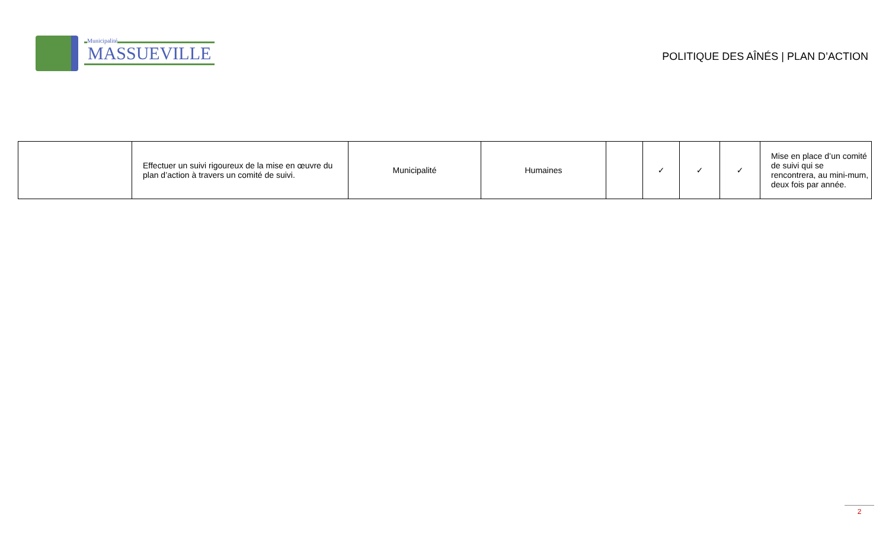Municipalité
MASSUEVILLE
POLITIQUE DES AÎNÉS | PLAN D’ACTION
| | Effectuer un suivi rigoureux de la mise en œuvre du plan d’action à travers un comité de suivi. | Municipalité | Humaines | | ✓ | ✓ | ✓ | Mise en place d’un comité de suivi qui se rencontrera, au mini-mum, deux fois par année. |
2